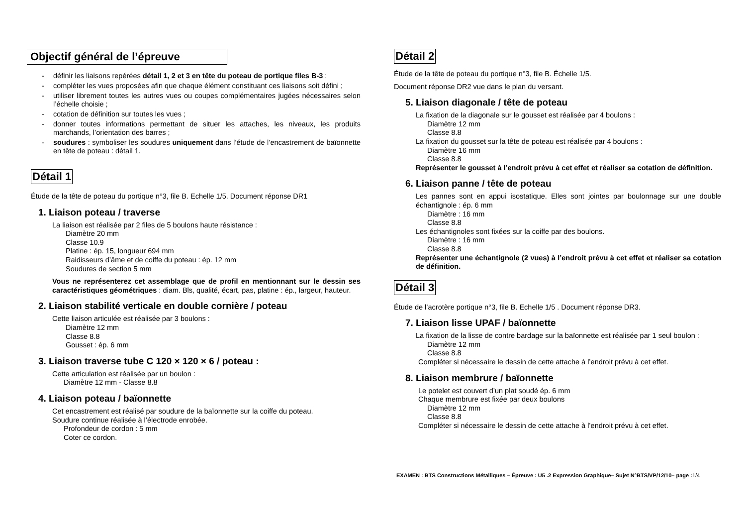Objectif général de l’épreuve
- définir les liaisons repérées détail 1, 2 et 3 en tête du poteau de portique files B-3 ;
- compléter les vues proposées afin que chaque élément constituant ces liaisons soit défini ;
- utiliser librement toutes les autres vues ou coupes complémentaires jugées nécessaires selon l’échelle choisie ;
- cotation de définition sur toutes les vues ;
- donner toutes informations permettant de situer les attaches, les niveaux, les produits marchands, l’orientation des barres ;
- soudures : symboliser les soudures uniquement dans l’étude de l’encastrement de baïonnette en tête de poteau : détail 1.
Détail 1
Étude de la tête de poteau du portique n°3, file B. Echelle 1/5. Document réponse DR1
1. Liaison poteau / traverse
La liaison est réalisée par 2 files de 5 boulons haute résistance :
Diamètre 20 mm
Classe 10.9
Platine : ép. 15, longueur 694 mm
Raidisseurs d’âme et de coiffe du poteau : ép. 12 mm
Soudures de section 5 mm
Vous ne représenterez cet assemblage que de profil en mentionnant sur le dessin ses caractéristiques géométriques : diam. Bls, qualité, écart, pas, platine : ép., largeur, hauteur.
2. Liaison stabilité verticale en double cornière / poteau
Cette liaison articulée est réalisée par 3 boulons :
Diamètre 12 mm
Classe 8.8
Gousset : ép. 6 mm
3. Liaison traverse tube C 120 × 120 × 6 / poteau :
Cette articulation est réalisée par un boulon :
Diamètre 12 mm - Classe 8.8
4. Liaison poteau / baïonnette
Cet encastrement est réalisé par soudure de la baïonnette sur la coiffe du poteau.
Soudure continue réalisée à l’électrode enrobée.
Profondeur de cordon : 5 mm
Coter ce cordon.
Détail 2
Étude de la tête de poteau du portique n°3, file B. Échelle 1/5.
Document réponse DR2 vue dans le plan du versant.
5. Liaison diagonale / tête de poteau
La fixation de la diagonale sur le gousset est réalisée par 4 boulons :
Diamètre 12 mm
Classe 8.8
La fixation du gousset sur la tête de poteau est réalisée par 4 boulons :
Diamètre 16 mm
Classe 8.8
Représenter le gousset à l’endroit prévu à cet effet et réaliser sa cotation de définition.
6. Liaison panne / tête de poteau
Les pannes sont en appui isostatique. Elles sont jointes par boulonnage sur une double échantignole : ép. 6 mm
Diamètre : 16 mm
Classe 8.8
Les échantignoles sont fixées sur la coiffe par des boulons.
Diamètre : 16 mm
Classe 8.8
Représenter une échantignole (2 vues) à l’endroit prévu à cet effet et réaliser sa cotation de définition.
Détail 3
Étude de l’acrotère portique n°3, file B. Echelle 1/5 . Document réponse DR3.
7. Liaison lisse UPAF / baïonnette
La fixation de la lisse de contre bardage sur la baïonnette est réalisée par 1 seul boulon :
Diamètre 12 mm
Classe 8.8
Compléter si nécessaire le dessin de cette attache à l’endroit prévu à cet effet.
8. Liaison membrure / baïonnette
Le potelet est couvert d’un plat soudé ép. 6 mm
Chaque membrure est fixée par deux boulons
Diamètre 12 mm
Classe 8.8
Compléter si nécessaire le dessin de cette attache à l’endroit prévu à cet effet.
EXAMEN : BTS Constructions Métalliques – Épreuve : U5 .2 Expression Graphique– Sujet N°BTS/VP/12/10– page :1/4